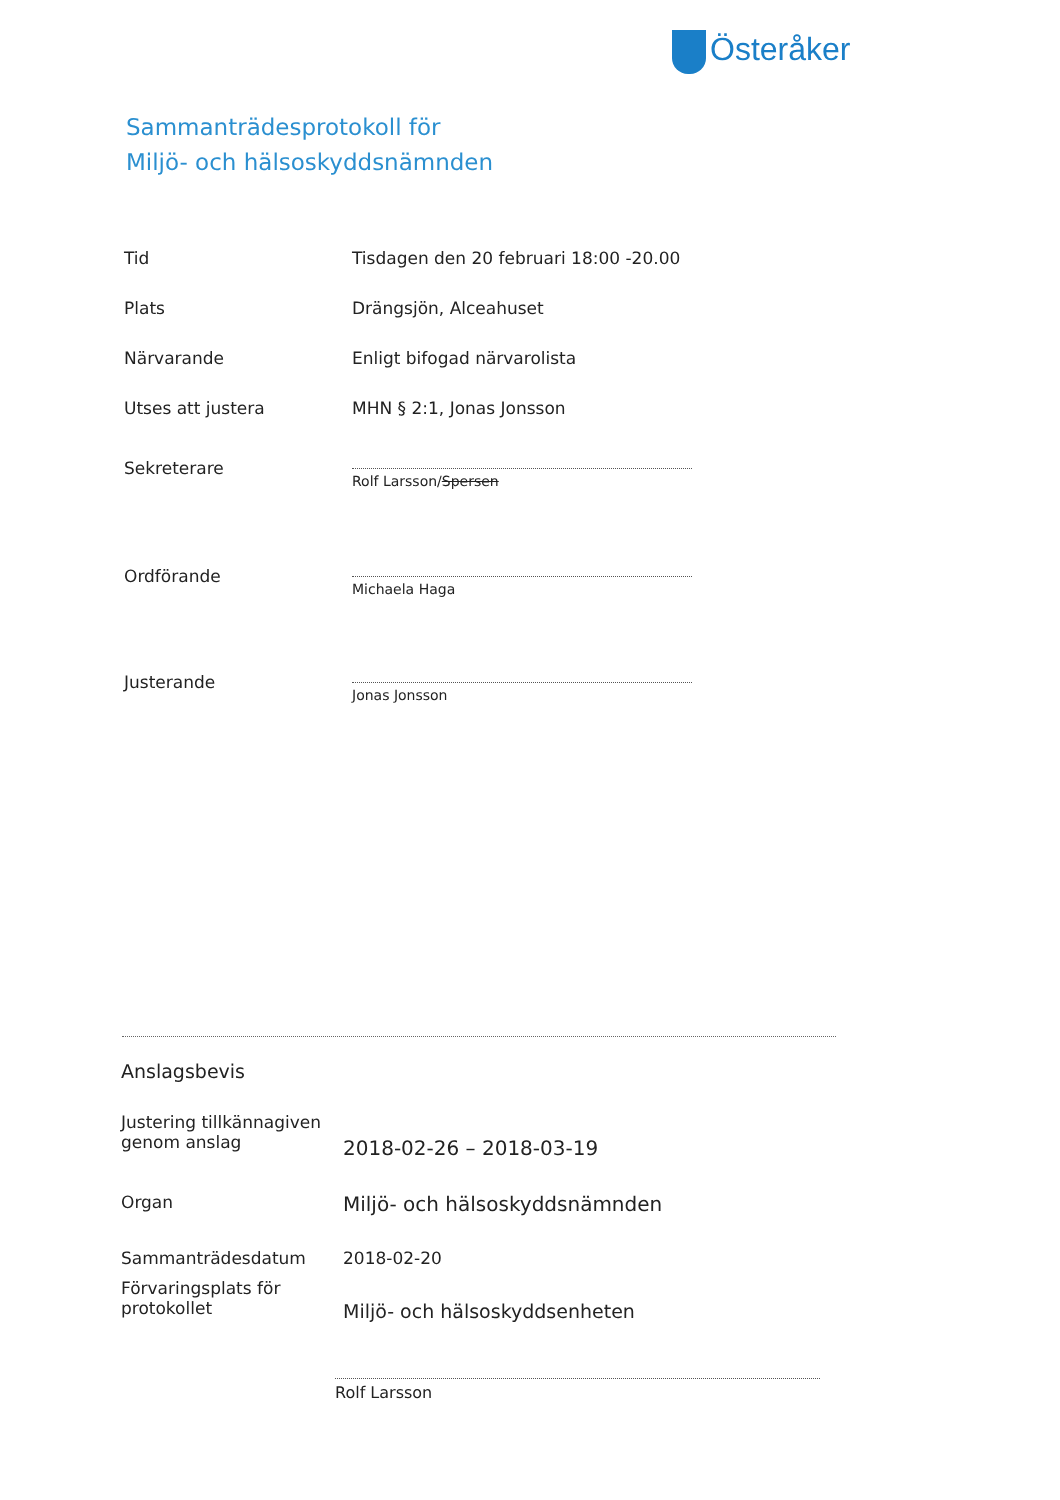Österåker
Sammanträdesprotokoll för
Miljö- och hälsoskyddsnämnden
Tid Tisdagen den 20 februari 18:00 -20.00
Plats Drängsjön, Alceahuset
Närvarande Enligt bifogad närvarolista
Utses att justera MHN § 2:1, Jonas Jonsson
Sekreterare
Rolf Larsson/Spersen
Ordförande
Michaela Haga
Justerande
Jonas Jonsson
Anslagsbevis
Justering tillkännagiven genom anslag
2018-02-26 – 2018-03-19
Organ
Miljö- och hälsoskyddsnämnden
Sammanträdesdatum 2018-02-20
Förvaringsplats för protokollet
Miljö- och hälsoskyddsenheten
Rolf Larsson